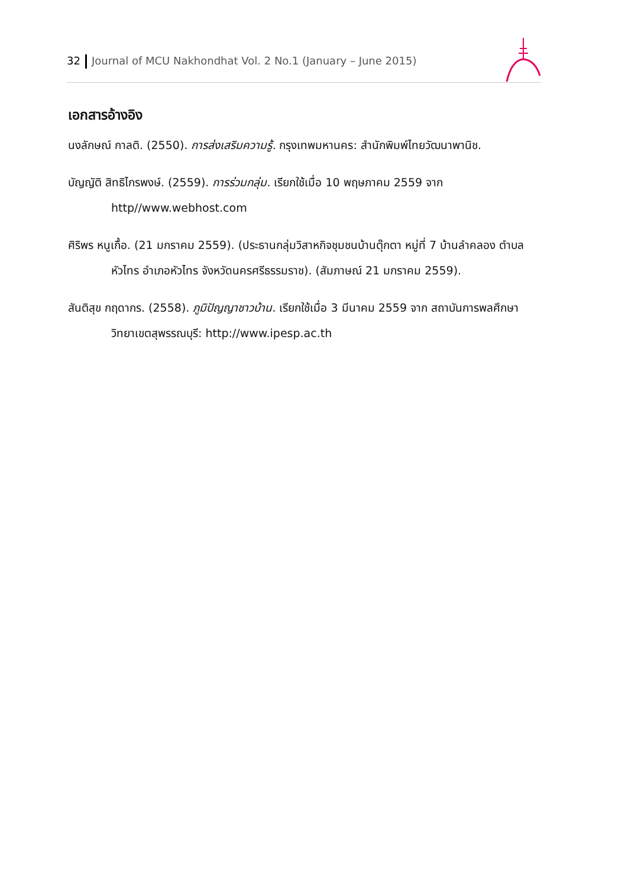32 Journal of MCU Nakhondhat Vol. 2 No.1 (January – June 2015)
เอกสารอ้างอิง
นงลักษณ์ กาลติ. (2550). การส่งเสริมความรู้. กรุงเทพมหานคร: สำนักพิมพ์ไทยวัฒนาพานิช.
บัญญัติ สิทธิไกรพงษ์. (2559). การร่วมกลุ่ม. เรียกใช้เมื่อ 10 พฤษภาคม 2559 จาก http//www.webhost.com
ศิริพร หนูเกื้อ. (21 มกราคม 2559). (ประธานกลุ่มวิสาหกิจชุมชนบ้านตุ๊กตา หมู่ที่ 7 บ้านลำคลอง ตำบลหัวไทร อำเภอหัวไทร จังหวัดนครศรีธรรมราช). (สัมภาษณ์ 21 มกราคม 2559).
สันติสุข กฤดากร. (2558). ภูมิปัญญาชาวบ้าน. เรียกใช้เมื่อ 3 มีนาคม 2559 จาก สถาบันการพลศึกษา วิทยาเขตสุพรรณบุรี: http://www.ipesp.ac.th